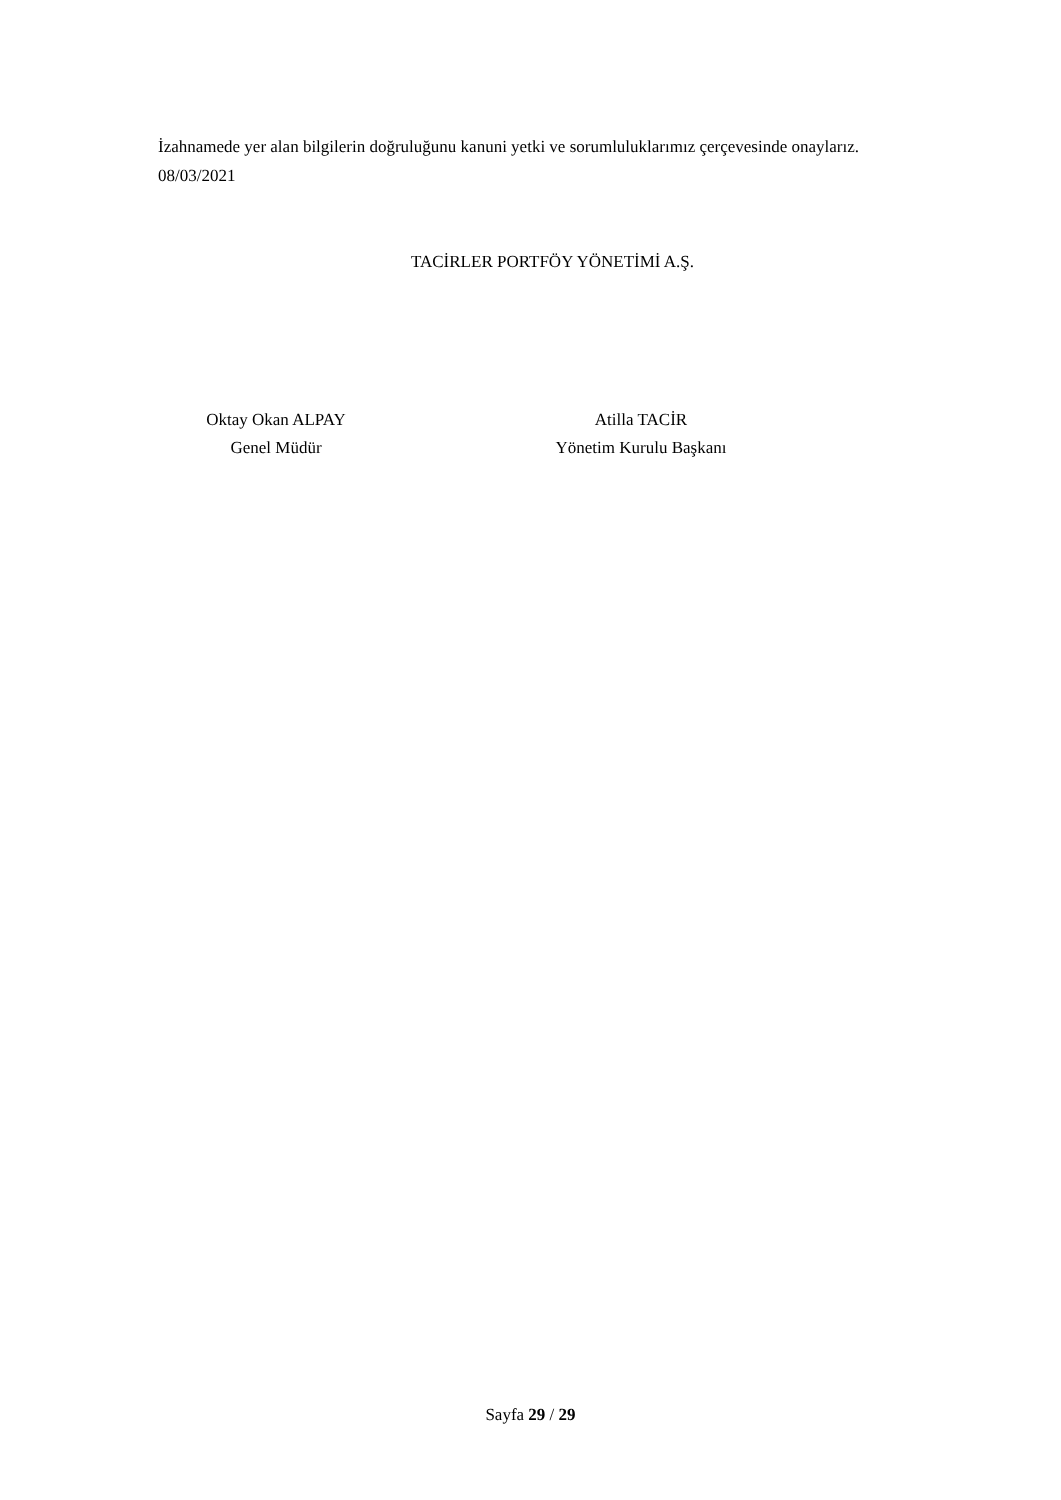İzahnamede yer alan bilgilerin doğruluğunu kanuni yetki ve sorumluluklarımız çerçevesinde onaylarız.
08/03/2021
TACİRLER PORTFÖY YÖNETİMİ A.Ş.
Oktay Okan ALPAY
Genel Müdür
Atilla TACİR
Yönetim Kurulu Başkanı
Sayfa 29 / 29